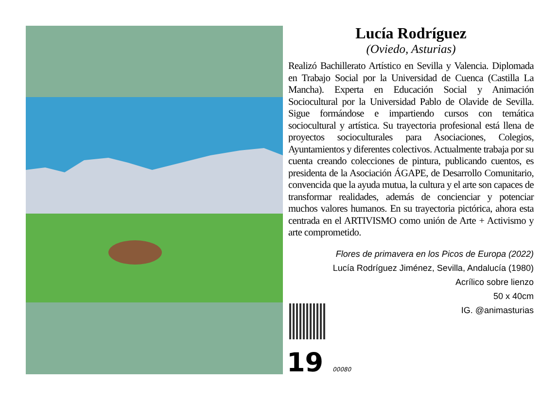Lucía Rodríguez
(Oviedo, Asturias)
Realizó Bachillerato Artístico en Sevilla y Valencia. Diplomada en Trabajo Social por la Universidad de Cuenca (Castilla La Mancha). Experta en Educación Social y Animación Sociocultural por la Universidad Pablo de Olavide de Sevilla. Sigue formándose e impartiendo cursos con temática sociocultural y artística. Su trayectoria profesional está llena de proyectos socioculturales para Asociaciones, Colegios, Ayuntamientos y diferentes colectivos. Actualmente trabaja por su cuenta creando colecciones de pintura, publicando cuentos, es presidenta de la Asociación ÁGAPE, de Desarrollo Comunitario, convencida que la ayuda mutua, la cultura y el arte son capaces de transformar realidades, además de concienciar y potenciar muchos valores humanos. En su trayectoria pictórica, ahora esta centrada en el ARTIVISMO como unión de Arte + Activismo y arte comprometido.
Flores de primavera en los Picos de Europa (2022)
Lucía Rodríguez Jiménez, Sevilla, Andalucía (1980)
Acrílico sobre lienzo
50 x 40cm
IG. @animasturias
19 00080